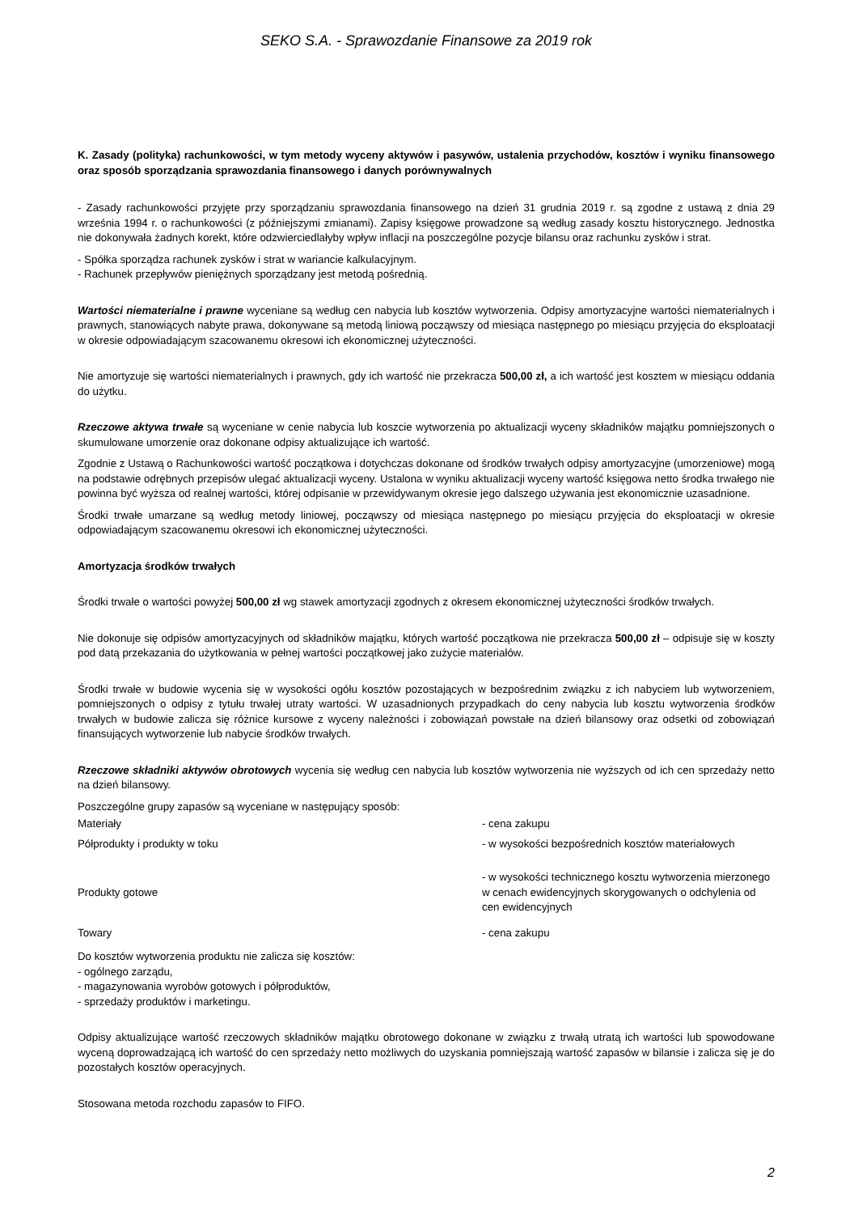SEKO S.A. - Sprawozdanie Finansowe za 2019 rok
K. Zasady (polityka) rachunkowości, w tym metody wyceny aktywów i pasywów, ustalenia przychodów, kosztów i wyniku finansowego oraz sposób sporządzania sprawozdania finansowego i danych porównywalnych
- Zasady rachunkowości przyjęte przy sporządzaniu sprawozdania finansowego na dzień 31 grudnia 2019 r. są zgodne z ustawą z dnia 29 września 1994 r. o rachunkowości (z późniejszymi zmianami). Zapisy księgowe prowadzone są według zasady kosztu historycznego. Jednostka nie dokonywała żadnych korekt, które odzwierciedlałyby wpływ inflacji na poszczególne pozycje bilansu oraz rachunku zysków i strat.
- Spółka sporządza rachunek zysków i strat w wariancie kalkulacyjnym.
- Rachunek przepływów pieniężnych sporządzany jest metodą pośrednią.
Wartości niematerialne i prawne wyceniane są według cen nabycia lub kosztów wytworzenia. Odpisy amortyzacyjne wartości niematerialnych i prawnych, stanowiących nabyte prawa, dokonywane są metodą liniową począwszy od miesiąca następnego po miesiącu przyjęcia do eksploatacji w okresie odpowiadającym szacowanemu okresowi ich ekonomicznej użyteczności.
Nie amortyzuje się wartości niematerialnych i prawnych, gdy ich wartość nie przekracza 500,00 zł, a ich wartość jest kosztem w miesiącu oddania do użytku.
Rzeczowe aktywa trwałe są wyceniane w cenie nabycia lub koszcie wytworzenia po aktualizacji wyceny składników majątku pomniejszonych o skumulowane umorzenie oraz dokonane odpisy aktualizujące ich wartość.
Zgodnie z Ustawą o Rachunkowości wartość początkowa i dotychczas dokonane od środków trwałych odpisy amortyzacyjne (umorzeniowe) mogą na podstawie odrębnych przepisów ulegać aktualizacji wyceny. Ustalona w wyniku aktualizacji wyceny wartość księgowa netto środka trwałego nie powinna być wyższa od realnej wartości, której odpisanie w przewidywanym okresie jego dalszego używania jest ekonomicznie uzasadnione.
Środki trwałe umarzane są według metody liniowej, począwszy od miesiąca następnego po miesiącu przyjęcia do eksploatacji w okresie odpowiadającym szacowanemu okresowi ich ekonomicznej użyteczności.
Amortyzacja środków trwałych
Środki trwałe o wartości powyżej 500,00 zł wg stawek amortyzacji zgodnych z okresem ekonomicznej użyteczności środków trwałych.
Nie dokonuje się odpisów amortyzacyjnych od składników majątku, których wartość początkowa nie przekracza 500,00 zł – odpisuje się w koszty pod datą przekazania do użytkowania w pełnej wartości początkowej jako zużycie materiałów.
Środki trwałe w budowie wycenia się w wysokości ogółu kosztów pozostających w bezpośrednim związku z ich nabyciem lub wytworzeniem, pomniejszonych o odpisy z tytułu trwałej utraty wartości. W uzasadnionych przypadkach do ceny nabycia lub kosztu wytworzenia środków trwałych w budowie zalicza się różnice kursowe z wyceny należności i zobowiązań powstałe na dzień bilansowy oraz odsetki od zobowiązań finansujących wytworzenie lub nabycie środków trwałych.
Rzeczowe składniki aktywów obrotowych wycenia się według cen nabycia lub kosztów wytworzenia nie wyższych od ich cen sprzedaży netto na dzień bilansowy.
Poszczególne grupy zapasów są wyceniane w następujący sposób:
| Materiały | - cena zakupu |
| Półprodukty i produkty w toku | - w wysokości bezpośrednich kosztów materiałowych |
| Produkty gotowe | - w wysokości technicznego kosztu wytworzenia mierzonego w cenach ewidencyjnych skorygowanych o odchylenia od cen ewidencyjnych |
| Towary | - cena zakupu |
Do kosztów wytworzenia produktu nie zalicza się kosztów:
- ogólnego zarządu,
- magazynowania wyrobów gotowych i półproduktów,
- sprzedaży produktów i marketingu.
Odpisy aktualizujące wartość rzeczowych składników majątku obrotowego dokonane w związku z trwałą utratą ich wartości lub spowodowane wyceną doprowadzającą ich wartość do cen sprzedaży netto możliwych do uzyskania pomniejszają wartość zapasów w bilansie i zalicza się je do pozostałych kosztów operacyjnych.
Stosowana metoda rozchodu zapasów to FIFO.
2